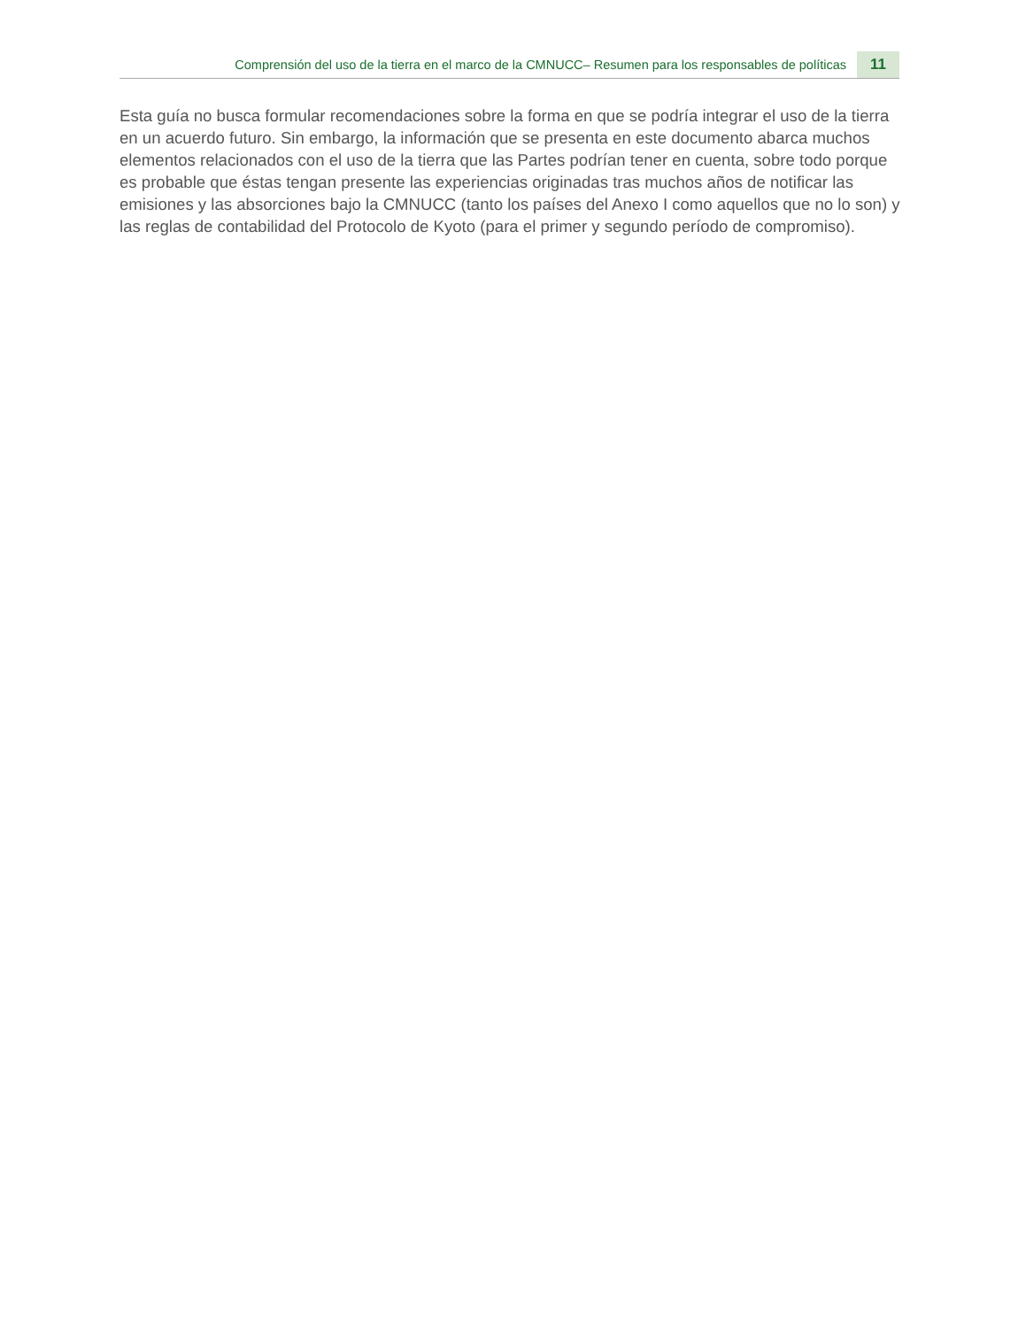Comprensión del uso de la tierra en el marco de la CMNUCC– Resumen para los responsables de políticas 11
Esta guía no busca formular recomendaciones sobre la forma en que se podría integrar el uso de la tierra en un acuerdo futuro. Sin embargo, la información que se presenta en este documento abarca muchos elementos relacionados con el uso de la tierra que las Partes podrían tener en cuenta, sobre todo porque es probable que éstas tengan presente las experiencias originadas tras muchos años de notificar las emisiones y las absorciones bajo la CMNUCC (tanto los países del Anexo I como aquellos que no lo son) y las reglas de contabilidad del Protocolo de Kyoto (para el primer y segundo período de compromiso).